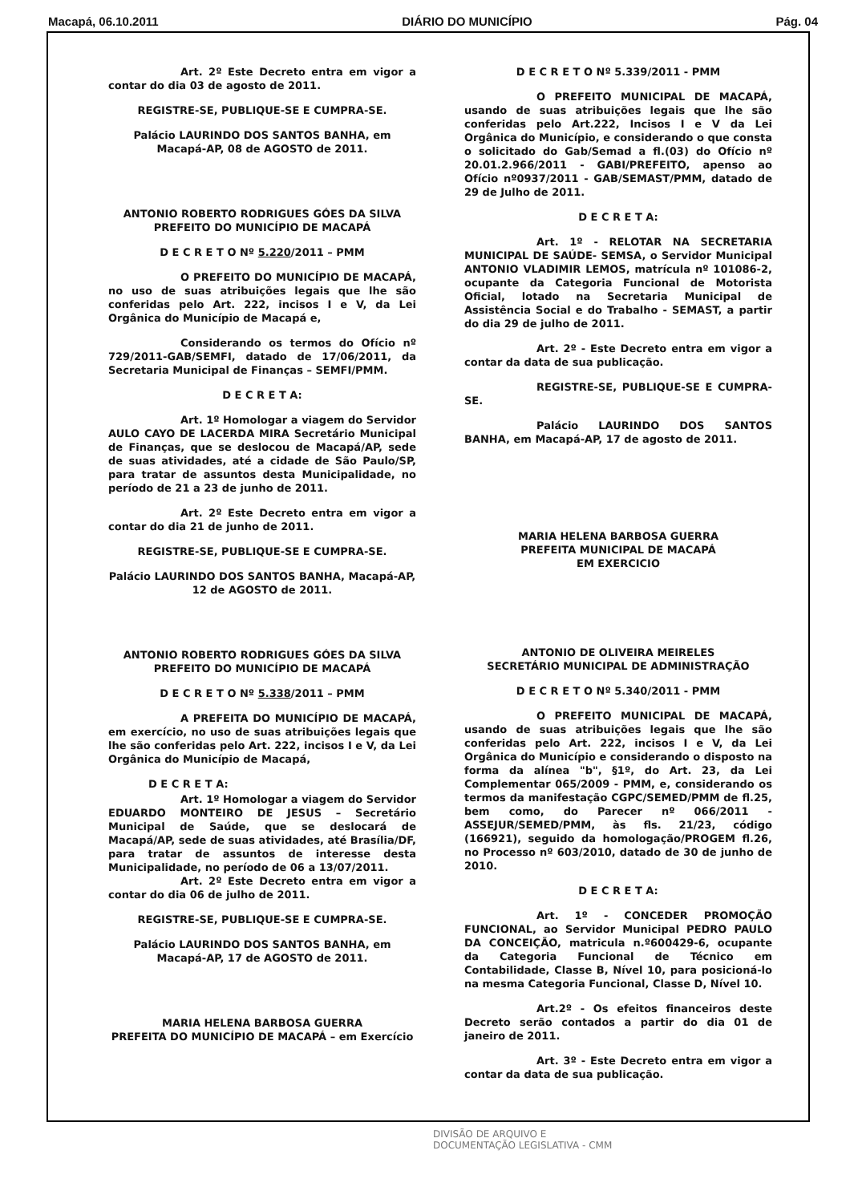Macapá, 06.10.2011 DIÁRIO DO MUNICÍPIO Pág. 04
Art. 2º Este Decreto entra em vigor a contar do dia 03 de agosto de 2011.
REGISTRE-SE, PUBLIQUE-SE E CUMPRA-SE.
Palácio LAURINDO DOS SANTOS BANHA, em Macapá-AP, 08 de AGOSTO de 2011.
ANTONIO ROBERTO RODRIGUES GÓES DA SILVA
PREFEITO DO MUNICÍPIO DE MACAPÁ
D E C R E T O Nº 5.220/2011 – PMM
O PREFEITO DO MUNICÍPIO DE MACAPÁ, no uso de suas atribuições legais que lhe são conferidas pelo Art. 222, incisos I e V, da Lei Orgânica do Município de Macapá e,
Considerando os termos do Ofício nº 729/2011-GAB/SEMFI, datado de 17/06/2011, da Secretaria Municipal de Finanças – SEMFI/PMM.
D E C R E T A:
Art. 1º Homologar a viagem do Servidor AULO CAYO DE LACERDA MIRA Secretário Municipal de Finanças, que se deslocou de Macapá/AP, sede de suas atividades, até a cidade de São Paulo/SP, para tratar de assuntos desta Municipalidade, no período de 21 a 23 de junho de 2011.
Art. 2º Este Decreto entra em vigor a contar do dia 21 de junho de 2011.
REGISTRE-SE, PUBLIQUE-SE E CUMPRA-SE.
Palácio LAURINDO DOS SANTOS BANHA, Macapá-AP, 12 de AGOSTO de 2011.
ANTONIO ROBERTO RODRIGUES GÓES DA SILVA
PREFEITO DO MUNICÍPIO DE MACAPÁ
D E C R E T O Nº 5.338/2011 – PMM
A PREFEITA DO MUNICÍPIO DE MACAPÁ, em exercício, no uso de suas atribuições legais que lhe são conferidas pelo Art. 222, incisos I e V, da Lei Orgânica do Município de Macapá,
D E C R E T A:
Art. 1º Homologar a viagem do Servidor EDUARDO MONTEIRO DE JESUS – Secretário Municipal de Saúde, que se deslocará de Macapá/AP, sede de suas atividades, até Brasília/DF, para tratar de assuntos de interesse desta Municipalidade, no período de 06 a 13/07/2011.
Art. 2º Este Decreto entra em vigor a contar do dia 06 de julho de 2011.
REGISTRE-SE, PUBLIQUE-SE E CUMPRA-SE.
Palácio LAURINDO DOS SANTOS BANHA, em Macapá-AP, 17 de AGOSTO de 2011.
MARIA HELENA BARBOSA GUERRA
PREFEITA DO MUNICÍPIO DE MACAPÁ – em Exercício
D E C R E T O Nº 5.339/2011 - PMM
O PREFEITO MUNICIPAL DE MACAPÁ, usando de suas atribuições legais que lhe são conferidas pelo Art.222, Incisos I e V da Lei Orgânica do Município, e considerando o que consta o solicitado do Gab/Semad a fl.(03) do Ofício nº 20.01.2.966/2011 - GABI/PREFEITO, apenso ao Ofício nº0937/2011 - GAB/SEMAST/PMM, datado de 29 de Julho de 2011.
D E C R E T A:
Art. 1º - RELOTAR NA SECRETARIA MUNICIPAL DE SAÚDE- SEMSA, o Servidor Municipal ANTONIO VLADIMIR LEMOS, matrícula nº 101086-2, ocupante da Categoria Funcional de Motorista Oficial, lotado na Secretaria Municipal de Assistência Social e do Trabalho - SEMAST, a partir do dia 29 de julho de 2011.
Art. 2º - Este Decreto entra em vigor a contar da data de sua publicação.
REGISTRE-SE, PUBLIQUE-SE E CUMPRA-SE.
Palácio LAURINDO DOS SANTOS BANHA, em Macapá-AP, 17 de agosto de 2011.
MARIA HELENA BARBOSA GUERRA
PREFEITA MUNICIPAL DE MACAPÁ
EM EXERCICIO
ANTONIO DE OLIVEIRA MEIRELES
SECRETÁRIO MUNICIPAL DE ADMINISTRAÇÃO
D E C R E T O Nº 5.340/2011 - PMM
O PREFEITO MUNICIPAL DE MACAPÁ, usando de suas atribuições legais que lhe são conferidas pelo Art. 222, incisos I e V, da Lei Orgânica do Município e considerando o disposto na forma da alínea "b", §1º, do Art. 23, da Lei Complementar 065/2009 - PMM, e, considerando os termos da manifestação CGPC/SEMED/PMM de fl.25, bem como, do Parecer nº 066/2011 - ASSEJUR/SEMED/PMM, às fls. 21/23, código (166921), seguido da homologação/PROGEM fl.26, no Processo nº 603/2010, datado de 30 de junho de 2010.
D E C R E T A:
Art. 1º - CONCEDER PROMOÇÃO FUNCIONAL, ao Servidor Municipal PEDRO PAULO DA CONCEIÇÃO, matricula n.º600429-6, ocupante da Categoria Funcional de Técnico em Contabilidade, Classe B, Nível 10, para posicioná-lo na mesma Categoria Funcional, Classe D, Nível 10.
Art.2º - Os efeitos financeiros deste Decreto serão contados a partir do dia 01 de janeiro de 2011.
Art. 3º - Este Decreto entra em vigor a contar da data de sua publicação.
DIVISÃO DE ARQUIVO E
DOCUMENTAÇÃO LEGISLATIVA - CMM